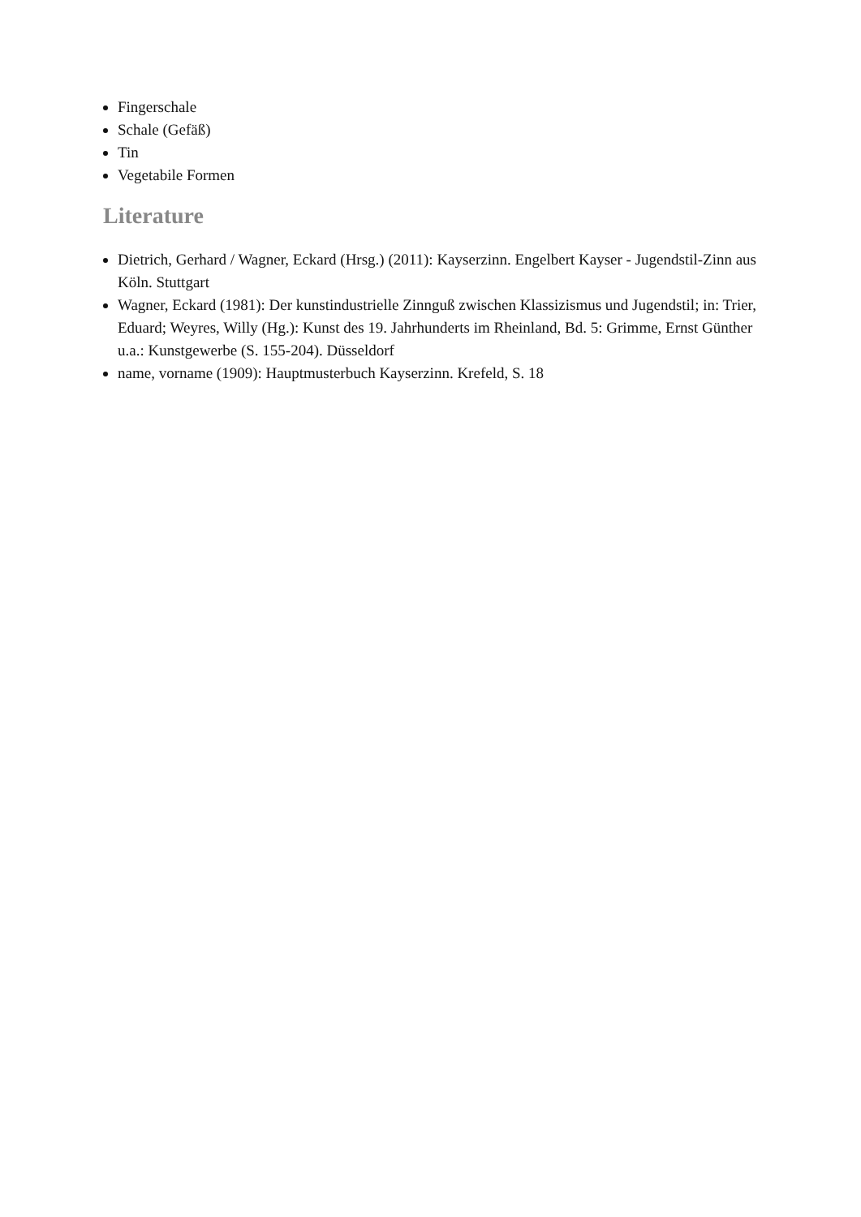Fingerschale
Schale (Gefäß)
Tin
Vegetabile Formen
Literature
Dietrich, Gerhard / Wagner, Eckard (Hrsg.) (2011): Kayserzinn. Engelbert Kayser - Jugendstil-Zinn aus Köln. Stuttgart
Wagner, Eckard (1981): Der kunstindustrielle Zinnguß zwischen Klassizismus und Jugendstil; in: Trier, Eduard; Weyres, Willy (Hg.): Kunst des 19. Jahrhunderts im Rheinland, Bd. 5: Grimme, Ernst Günther u.a.: Kunstgewerbe (S. 155-204). Düsseldorf
name, vorname (1909): Hauptmusterbuch Kayserzinn. Krefeld, S. 18